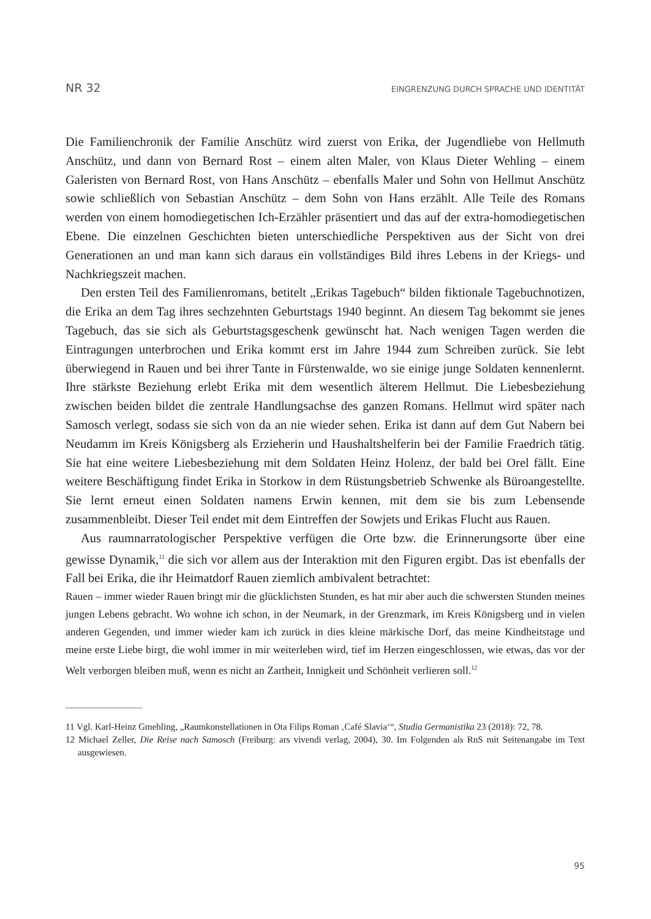NR 32 EINGRENZUNG DURCH SPRACHE UND IDENTITÄT
Die Familienchronik der Familie Anschütz wird zuerst von Erika, der Jugendliebe von Hellmuth Anschütz, und dann von Bernard Rost – einem alten Maler, von Klaus Dieter Wehling – einem Galeristen von Bernard Rost, von Hans Anschütz – ebenfalls Maler und Sohn von Hellmut Anschütz sowie schließlich von Sebastian Anschütz – dem Sohn von Hans erzählt. Alle Teile des Romans werden von einem homodiegetischen Ich-Erzähler präsentiert und das auf der extra-homodiegetischen Ebene. Die einzelnen Geschichten bieten unterschiedliche Perspektiven aus der Sicht von drei Generationen an und man kann sich daraus ein vollständiges Bild ihres Lebens in der Kriegs- und Nachkriegszeit machen.
Den ersten Teil des Familienromans, betitelt „Erikas Tagebuch“ bilden fiktionale Tagebuchnotizen, die Erika an dem Tag ihres sechzehnten Geburtstags 1940 beginnt. An diesem Tag bekommt sie jenes Tagebuch, das sie sich als Geburtstagsgeschenk gewünscht hat. Nach wenigen Tagen werden die Eintragungen unterbrochen und Erika kommt erst im Jahre 1944 zum Schreiben zurück. Sie lebt überwiegend in Rauen und bei ihrer Tante in Fürstenwalde, wo sie einige junge Soldaten kennenlernt. Ihre stärkste Beziehung erlebt Erika mit dem wesentlich älterem Hellmut. Die Liebesbeziehung zwischen beiden bildet die zentrale Handlungsachse des ganzen Romans. Hellmut wird später nach Samosch verlegt, sodass sie sich von da an nie wieder sehen. Erika ist dann auf dem Gut Nabern bei Neudamm im Kreis Königsberg als Erzieherin und Haushaltshelferin bei der Familie Fraedrich tätig. Sie hat eine weitere Liebesbeziehung mit dem Soldaten Heinz Holenz, der bald bei Orel fällt. Eine weitere Beschäftigung findet Erika in Storkow in dem Rüstungsbetrieb Schwenke als Büroangestellte. Sie lernt erneut einen Soldaten namens Erwin kennen, mit dem sie bis zum Lebensende zusammenbleibt. Dieser Teil endet mit dem Eintreffen der Sowjets und Erikas Flucht aus Rauen.
Aus raumnarratologischer Perspektive verfügen die Orte bzw. die Erinnerungsorte über eine gewisse Dynamik,<sup>11</sup> die sich vor allem aus der Interaktion mit den Figuren ergibt. Das ist ebenfalls der Fall bei Erika, die ihr Heimatdorf Rauen ziemlich ambivalent betrachtet:
Rauen – immer wieder Rauen bringt mir die glücklichsten Stunden, es hat mir aber auch die schwersten Stunden meines jungen Lebens gebracht. Wo wohne ich schon, in der Neumark, in der Grenzmark, im Kreis Königsberg und in vielen anderen Gegenden, und immer wieder kam ich zurück in dies kleine märkische Dorf, das meine Kindheitstage und meine erste Liebe birgt, die wohl immer in mir weiterleben wird, tief im Herzen eingeschlossen, wie etwas, das vor der Welt verborgen bleiben muß, wenn es nicht an Zartheit, Innigkeit und Schönheit verlieren soll.<sup>12</sup>
11 Vgl. Karl-Heinz Gmehling, „Raumkonstellationen in Ota Filips Roman ‚Café Slavia‘“, Studia Germanistika 23 (2018): 72, 78.
12 Michael Zeller, Die Reise nach Samosch (Freiburg: ars vivendi verlag, 2004), 30. Im Folgenden als RnS mit Seitenangabe im Text ausgewiesen.
95